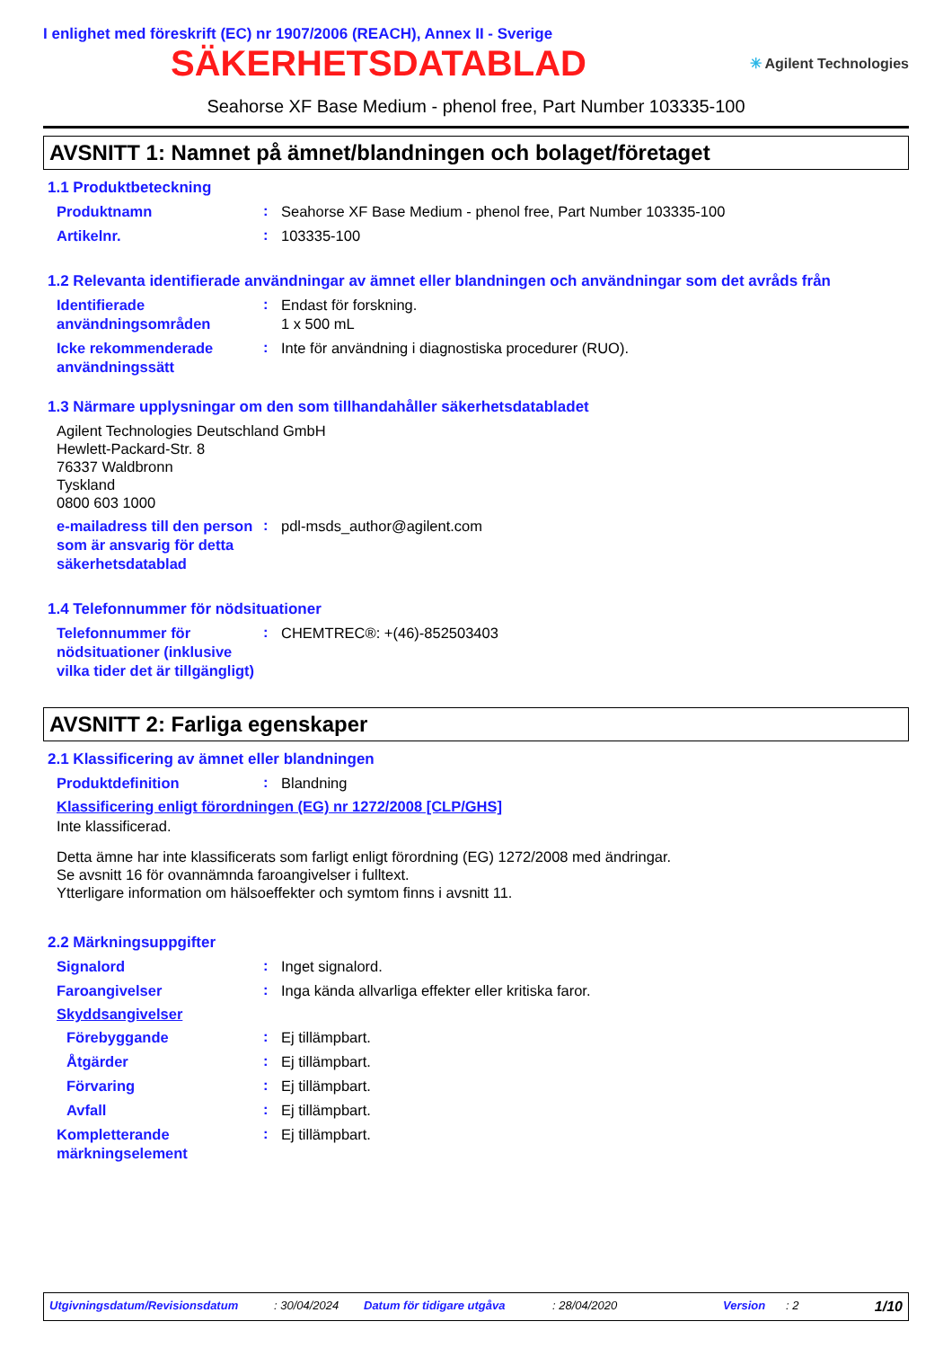I enlighet med föreskrift (EC) nr 1907/2006 (REACH), Annex II - Sverige
SÄKERHETSDATABLAD
✳ Agilent Technologies
Seahorse XF Base Medium - phenol free, Part Number 103335-100
AVSNITT 1: Namnet på ämnet/blandningen och bolaget/företaget
1.1 Produktbeteckning
Produktnamn
:
Seahorse XF Base Medium - phenol free, Part Number 103335-100
Artikelnr.
:
103335-100
1.2 Relevanta identifierade användningar av ämnet eller blandningen och användningar som det avråds från
Identifierade användningsområden
:
Endast för forskning.
1 x 500 mL
Icke rekommenderade användningssätt
:
Inte för användning i diagnostiska procedurer (RUO).
1.3 Närmare upplysningar om den som tillhandahåller säkerhetsdatabladet
Agilent Technologies Deutschland GmbH
Hewlett-Packard-Str. 8
76337 Waldbronn
Tyskland
0800 603 1000
e-mailadress till den person som är ansvarig för detta säkerhetsdatablad
:
pdl-msds_author@agilent.com
1.4 Telefonnummer för nödsituationer
Telefonnummer för nödsituationer (inklusive vilka tider det är tillgängligt)
:
CHEMTREC®: +(46)-852503403
AVSNITT 2: Farliga egenskaper
2.1 Klassificering av ämnet eller blandningen
Produktdefinition
:
Blandning
Klassificering enligt förordningen (EG) nr 1272/2008 [CLP/GHS]
Inte klassificerad.
Detta ämne har inte klassificerats som farligt enligt förordning (EG) 1272/2008 med ändringar.
Se avsnitt 16 för ovannämnda faroangivelser i fulltext.
Ytterligare information om hälsoeffekter och symtom finns i avsnitt 11.
2.2 Märkningsuppgifter
Signalord
:
Inget signalord.
Faroangivelser
:
Inga kända allvarliga effekter eller kritiska faror.
Skyddsangivelser
Förebyggande
:
Ej tillämpbart.
Åtgärder
:
Ej tillämpbart.
Förvaring
:
Ej tillämpbart.
Avfall
:
Ej tillämpbart.
Kompletterande märkningselement
:
Ej tillämpbart.
Utgivningsdatum/Revisionsdatum: 30/04/2024 Datum för tidigare utgåva: 28/04/2020 Version: 2 1/10